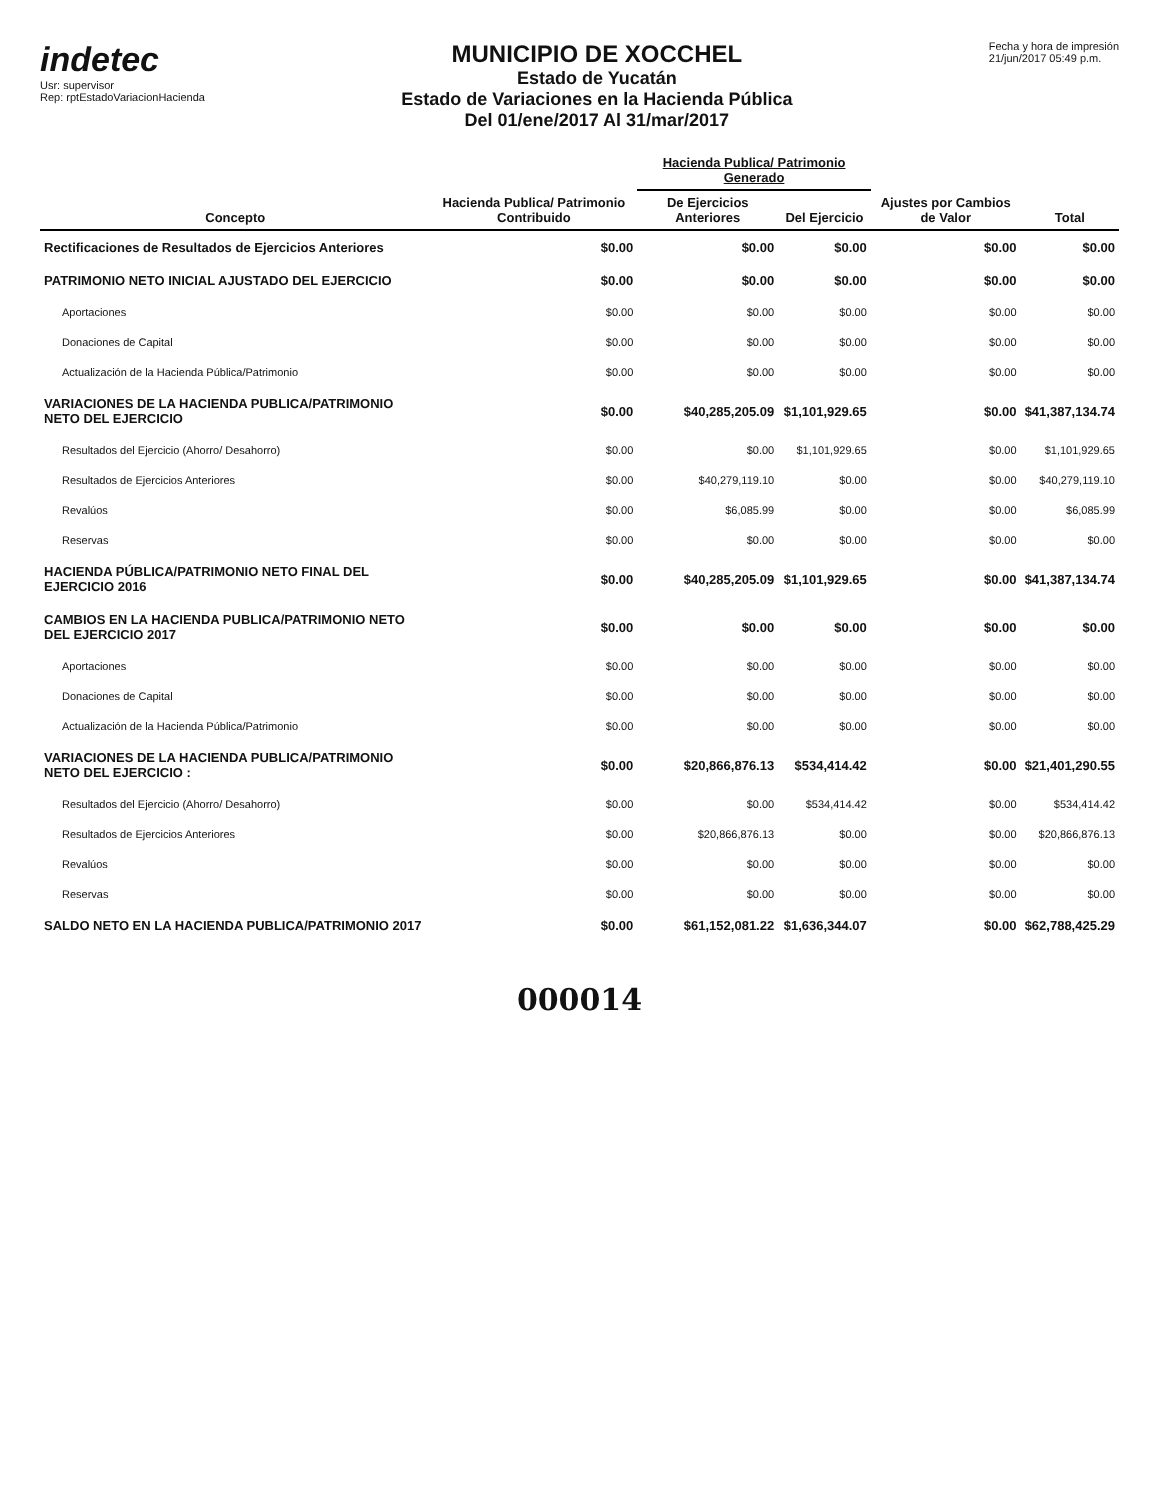indetec
Usr: supervisor
Rep: rptEstadoVariacionHacienda
MUNICIPIO DE XOCCHEL
Estado de Yucatán
Estado de Variaciones en la Hacienda Pública
Del 01/ene/2017 Al 31/mar/2017
Fecha y hora de impresión
21/jun/2017 05:49 p.m.
| Concepto | Hacienda Publica/ Patrimonio Contribuido | Hacienda Publica/ Patrimonio Generado | | Ajustes por Cambios de Valor | Total |
| --- | --- | --- | --- | --- | --- |
| | | De Ejercicios Anteriores | Del Ejercicio | | |
| Rectificaciones de Resultados de Ejercicios Anteriores | $0.00 | $0.00 | $0.00 | $0.00 | $0.00 |
| PATRIMONIO NETO INICIAL AJUSTADO DEL EJERCICIO | $0.00 | $0.00 | $0.00 | $0.00 | $0.00 |
| Aportaciones | $0.00 | $0.00 | $0.00 | $0.00 | $0.00 |
| Donaciones de Capital | $0.00 | $0.00 | $0.00 | $0.00 | $0.00 |
| Actualización de la Hacienda Pública/Patrimonio | $0.00 | $0.00 | $0.00 | $0.00 | $0.00 |
| VARIACIONES DE LA HACIENDA PUBLICA/PATRIMONIO NETO DEL EJERCICIO | $0.00 | $40,285,205.09 | $1,101,929.65 | $0.00 | $41,387,134.74 |
| Resultados del Ejercicio (Ahorro/ Desahorro) | $0.00 | $0.00 | $1,101,929.65 | $0.00 | $1,101,929.65 |
| Resultados de Ejercicios Anteriores | $0.00 | $40,279,119.10 | $0.00 | $0.00 | $40,279,119.10 |
| Revalúos | $0.00 | $6,085.99 | $0.00 | $0.00 | $6,085.99 |
| Reservas | $0.00 | $0.00 | $0.00 | $0.00 | $0.00 |
| HACIENDA PÚBLICA/PATRIMONIO NETO FINAL DEL EJERCICIO 2016 | $0.00 | $40,285,205.09 | $1,101,929.65 | $0.00 | $41,387,134.74 |
| CAMBIOS EN LA HACIENDA PUBLICA/PATRIMONIO NETO DEL EJERCICIO 2017 | $0.00 | $0.00 | $0.00 | $0.00 | $0.00 |
| Aportaciones | $0.00 | $0.00 | $0.00 | $0.00 | $0.00 |
| Donaciones de Capital | $0.00 | $0.00 | $0.00 | $0.00 | $0.00 |
| Actualización de la Hacienda Pública/Patrimonio | $0.00 | $0.00 | $0.00 | $0.00 | $0.00 |
| VARIACIONES DE LA HACIENDA PUBLICA/PATRIMONIO NETO DEL EJERCICIO : | $0.00 | $20,866,876.13 | $534,414.42 | $0.00 | $21,401,290.55 |
| Resultados del Ejercicio (Ahorro/ Desahorro) | $0.00 | $0.00 | $534,414.42 | $0.00 | $534,414.42 |
| Resultados de Ejercicios Anteriores | $0.00 | $20,866,876.13 | $0.00 | $0.00 | $20,866,876.13 |
| Revalúos | $0.00 | $0.00 | $0.00 | $0.00 | $0.00 |
| Reservas | $0.00 | $0.00 | $0.00 | $0.00 | $0.00 |
| SALDO NETO EN LA HACIENDA PUBLICA/PATRIMONIO 2017 | $0.00 | $61,152,081.22 | $1,636,344.07 | $0.00 | $62,788,425.29 |
000014